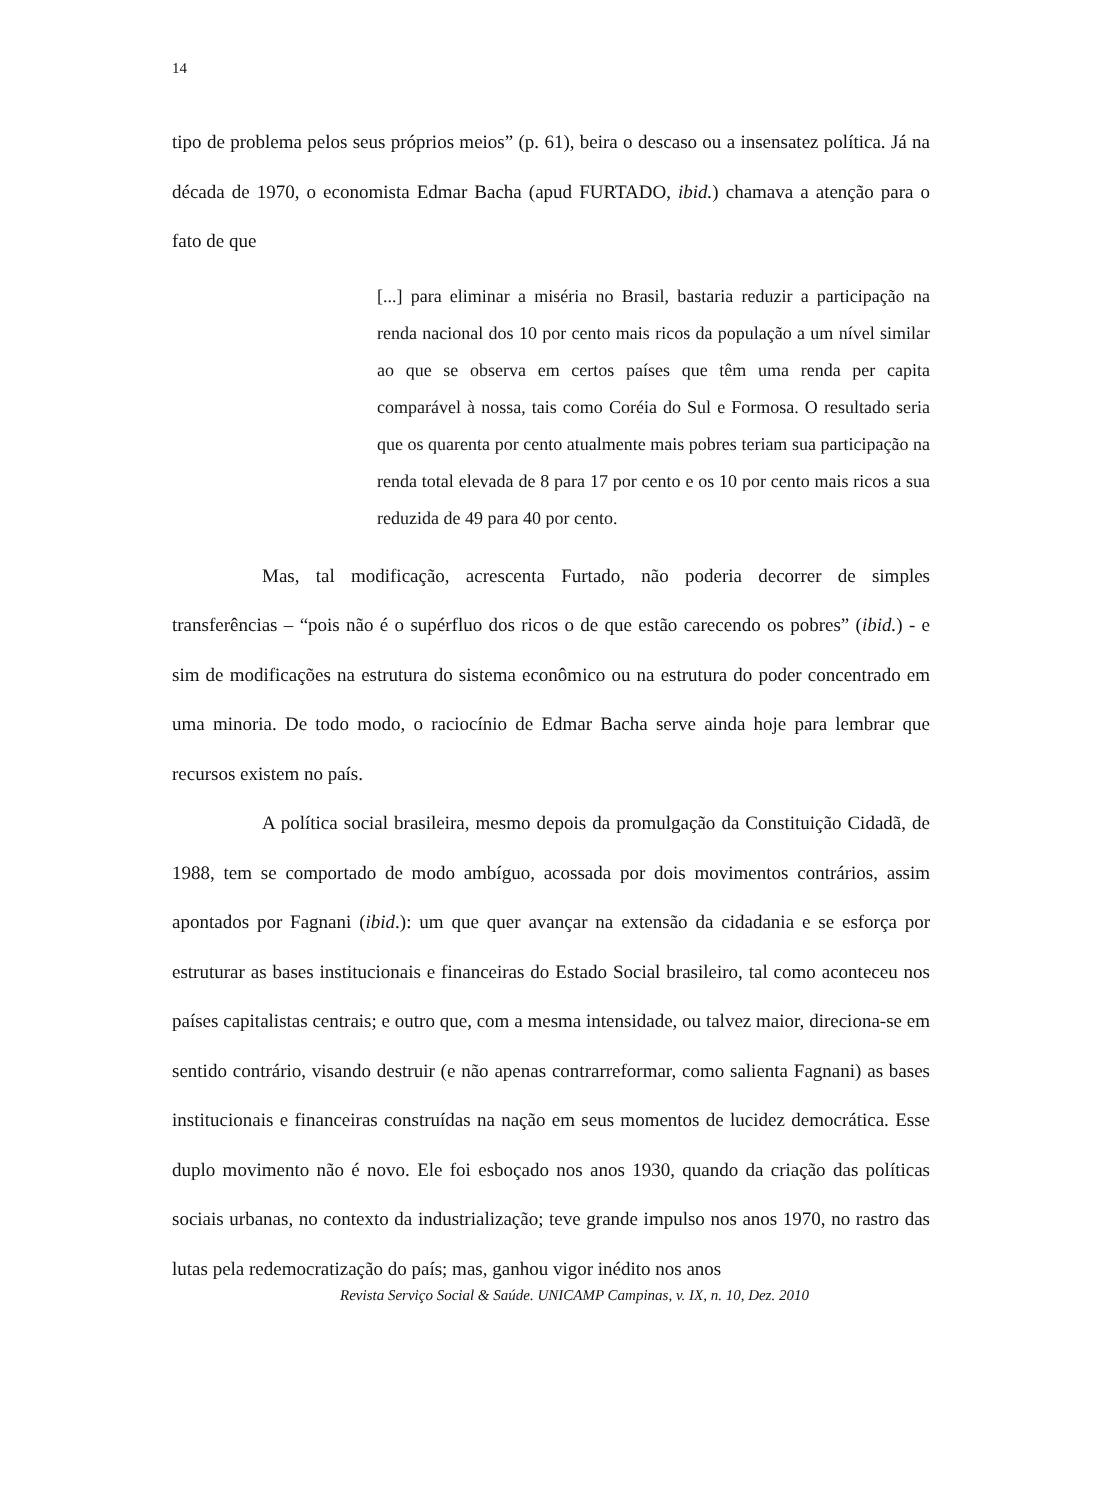14
tipo de problema pelos seus próprios meios” (p. 61), beira o descaso ou a insensatez política. Já na década de 1970, o economista Edmar Bacha (apud FURTADO, ibid.) chamava a atenção para o fato de que
[...] para eliminar a miséria no Brasil, bastaria reduzir a participação na renda nacional dos 10 por cento mais ricos da população a um nível similar ao que se observa em certos países que têm uma renda per capita comparável à nossa, tais como Coréia do Sul e Formosa. O resultado seria que os quarenta por cento atualmente mais pobres teriam sua participação na renda total elevada de 8 para 17 por cento e os 10 por cento mais ricos a sua reduzida de 49 para 40 por cento.
Mas, tal modificação, acrescenta Furtado, não poderia decorrer de simples transferências – “pois não é o supérfluo dos ricos o de que estão carecendo os pobres” (ibid.) - e sim de modificações na estrutura do sistema econômico ou na estrutura do poder concentrado em uma minoria. De todo modo, o raciocínio de Edmar Bacha serve ainda hoje para lembrar que recursos existem no país.
A política social brasileira, mesmo depois da promulgação da Constituição Cidadã, de 1988, tem se comportado de modo ambíguo, acossada por dois movimentos contrários, assim apontados por Fagnani (ibid.): um que quer avançar na extensão da cidadania e se esforça por estruturar as bases institucionais e financeiras do Estado Social brasileiro, tal como aconteceu nos países capitalistas centrais; e outro que, com a mesma intensidade, ou talvez maior, direciona-se em sentido contrário, visando destruir (e não apenas contrarreformar, como salienta Fagnani) as bases institucionais e financeiras construídas na nação em seus momentos de lucidez democrática. Esse duplo movimento não é novo. Ele foi esboçado nos anos 1930, quando da criação das políticas sociais urbanas, no contexto da industrialização; teve grande impulso nos anos 1970, no rastro das lutas pela redemocratização do país; mas, ganhou vigor inédito nos anos
Revista Serviço Social & Saúde. UNICAMP Campinas, v. IX, n. 10, Dez. 2010